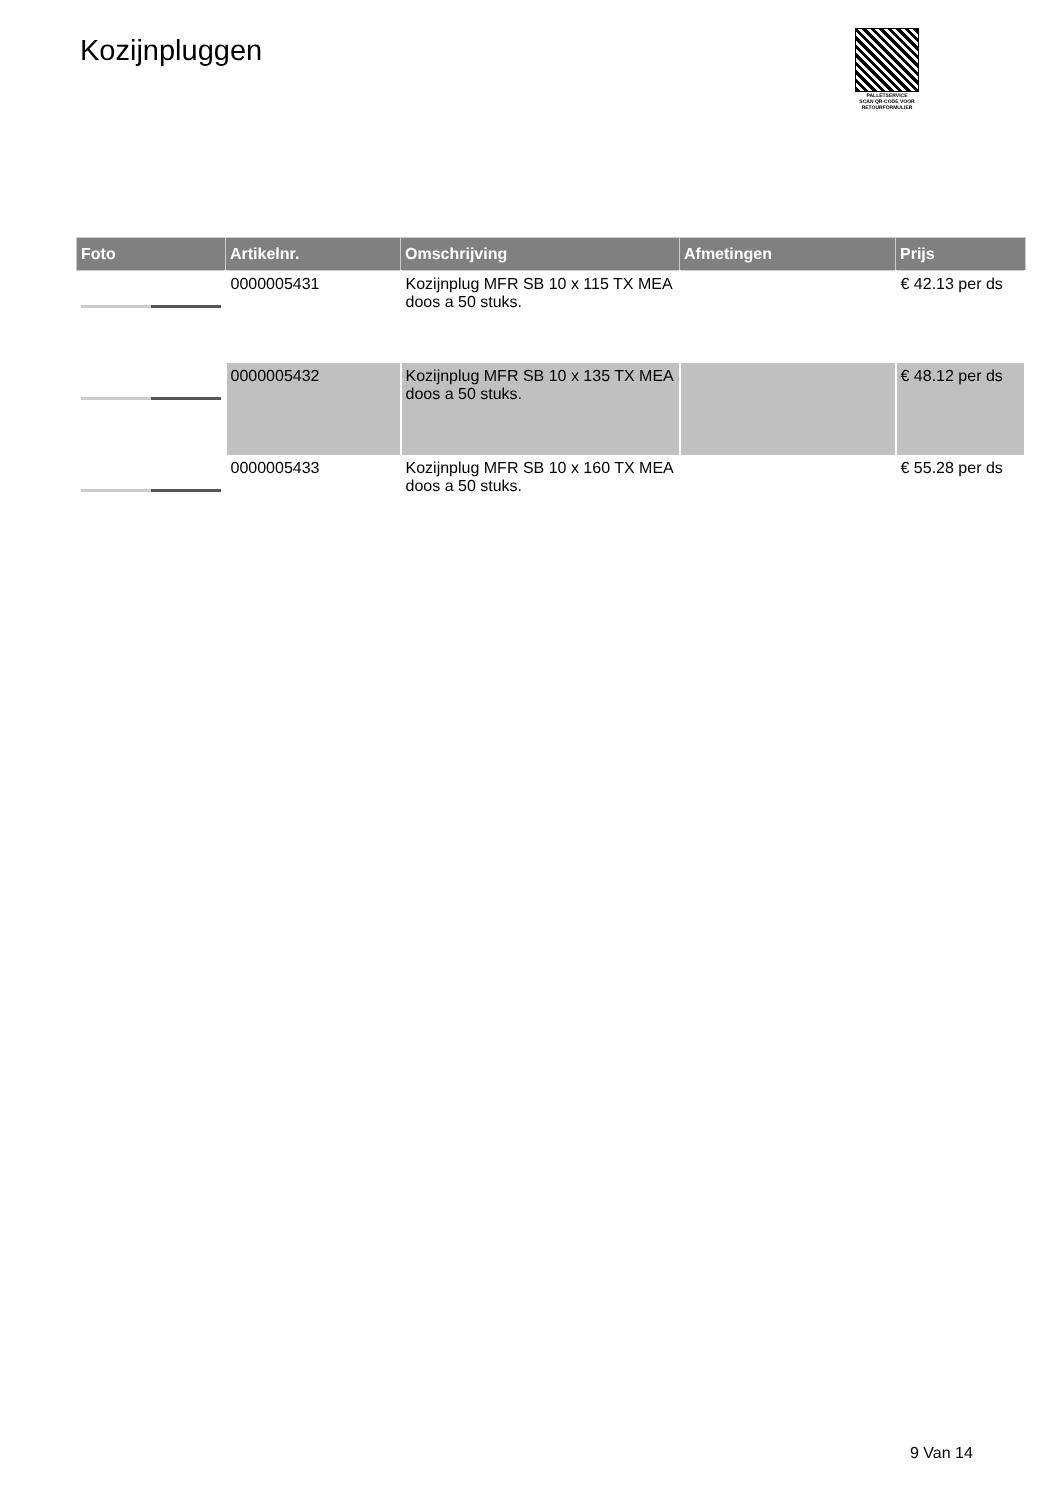Kozijnpluggen
PALLETSERVICE
SCAN QR-CODE VOOR RETOURFORMULIER
| Foto | Artikelnr. | Omschrijving | Afmetingen | Prijs |
| --- | --- | --- | --- | --- |
| | 0000005431 | Kozijnplug MFR SB 10 x 115 TX MEA doos a 50 stuks. | | € 42.13 per ds |
| | 0000005432 | Kozijnplug MFR SB 10 x 135 TX MEA doos a 50 stuks. | | € 48.12 per ds |
| | 0000005433 | Kozijnplug MFR SB 10 x 160 TX MEA doos a 50 stuks. | | € 55.28 per ds |
9 Van 14